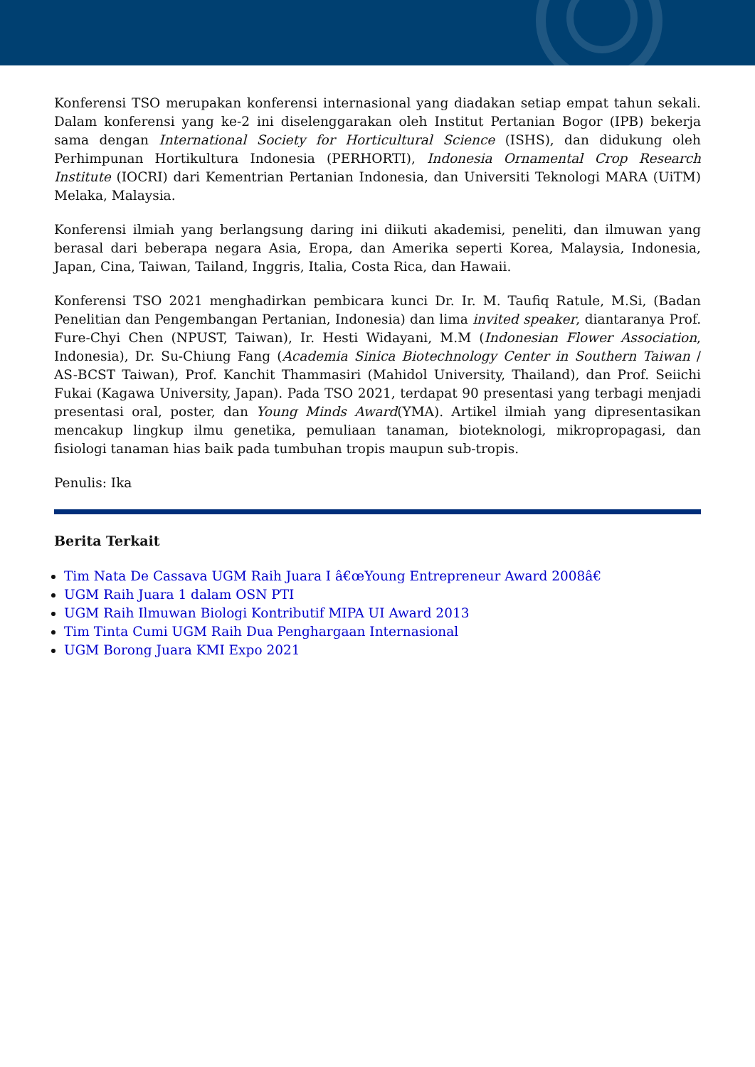Konferensi TSO merupakan konferensi internasional yang diadakan setiap empat tahun sekali. Dalam konferensi yang ke-2 ini diselenggarakan oleh Institut Pertanian Bogor (IPB) bekerja sama dengan International Society for Horticultural Science (ISHS), dan didukung oleh Perhimpunan Hortikultura Indonesia (PERHORTI), Indonesia Ornamental Crop Research Institute (IOCRI) dari Kementrian Pertanian Indonesia, dan Universiti Teknologi MARA (UiTM) Melaka, Malaysia.
Konferensi ilmiah yang berlangsung daring ini diikuti akademisi, peneliti, dan ilmuwan yang berasal dari beberapa negara Asia, Eropa, dan Amerika seperti Korea, Malaysia, Indonesia, Japan, Cina, Taiwan, Tailand, Inggris, Italia, Costa Rica, dan Hawaii.
Konferensi TSO 2021 menghadirkan pembicara kunci Dr. Ir. M. Taufiq Ratule, M.Si, (Badan Penelitian dan Pengembangan Pertanian, Indonesia) dan lima invited speaker, diantaranya Prof. Fure-Chyi Chen (NPUST, Taiwan), Ir. Hesti Widayani, M.M (Indonesian Flower Association, Indonesia), Dr. Su-Chiung Fang (Academia Sinica Biotechnology Center in Southern Taiwan / AS-BCST Taiwan), Prof. Kanchit Thammasiri (Mahidol University, Thailand), dan Prof. Seiichi Fukai (Kagawa University, Japan). Pada TSO 2021, terdapat 90 presentasi yang terbagi menjadi presentasi oral, poster, dan Young Minds Award(YMA). Artikel ilmiah yang dipresentasikan mencakup lingkup ilmu genetika, pemuliaan tanaman, bioteknologi, mikropropagasi, dan fisiologi tanaman hias baik pada tumbuhan tropis maupun sub-tropis.
Penulis: Ika
Berita Terkait
Tim Nata De Cassava UGM Raih Juara I â€œYoung Entrepreneur Award 2008â€
UGM Raih Juara 1 dalam OSN PTI
UGM Raih Ilmuwan Biologi Kontributif MIPA UI Award 2013
Tim Tinta Cumi UGM Raih Dua Penghargaan Internasional
UGM Borong Juara KMI Expo 2021